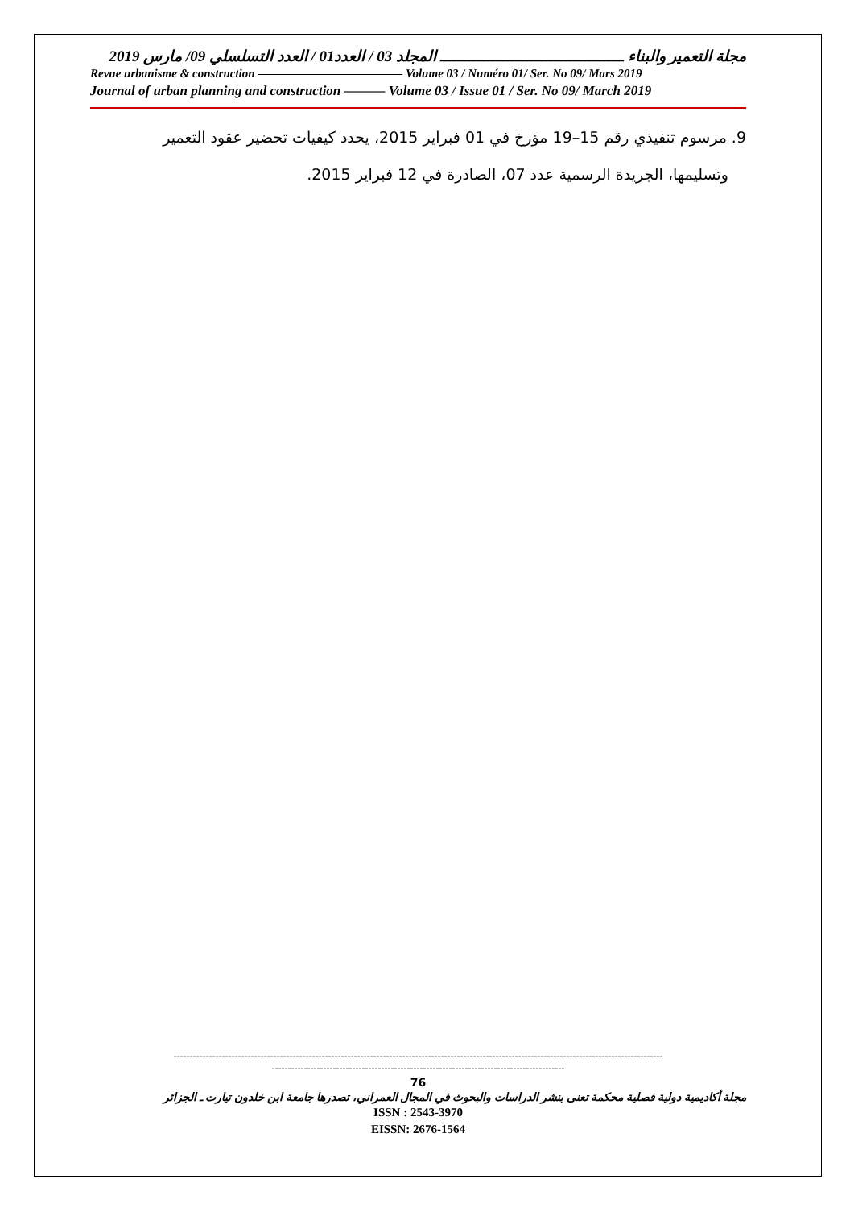مجلة التعمير والبناء ــــــــــــــــــــــــــــــــــــــ المجلد 03 / العدد01 / العدد التسلسلي 09/ مارس 2019
Revue urbanisme & construction ———————————— Volume 03 / Numéro 01/ Ser. No 09/ Mars 2019
Journal of urban planning and construction ——— Volume 03 / Issue 01 / Ser. No 09/ March 2019
9. مرسوم تنفيذي رقم 15–19 مؤرخ في 01 فبراير 2015، يحدد كيفيات تحضير عقود التعمير
وتسليمها، الجريدة الرسمية عدد 07، الصادرة في 12 فبراير 2015.
--------------------------------------------------------------------------------------------------------------------------------------------------------
-------------------------------------------------------------------------------------------
76
مجلة أكاديمية دولية فصلية محكمة تعنى بنشر الدراسات والبحوث في المجال العمراني، تصدرها جامعة ابن خلدون تيارت ـ الجزائر
ISSN : 2543-3970
EISSN: 2676-1564